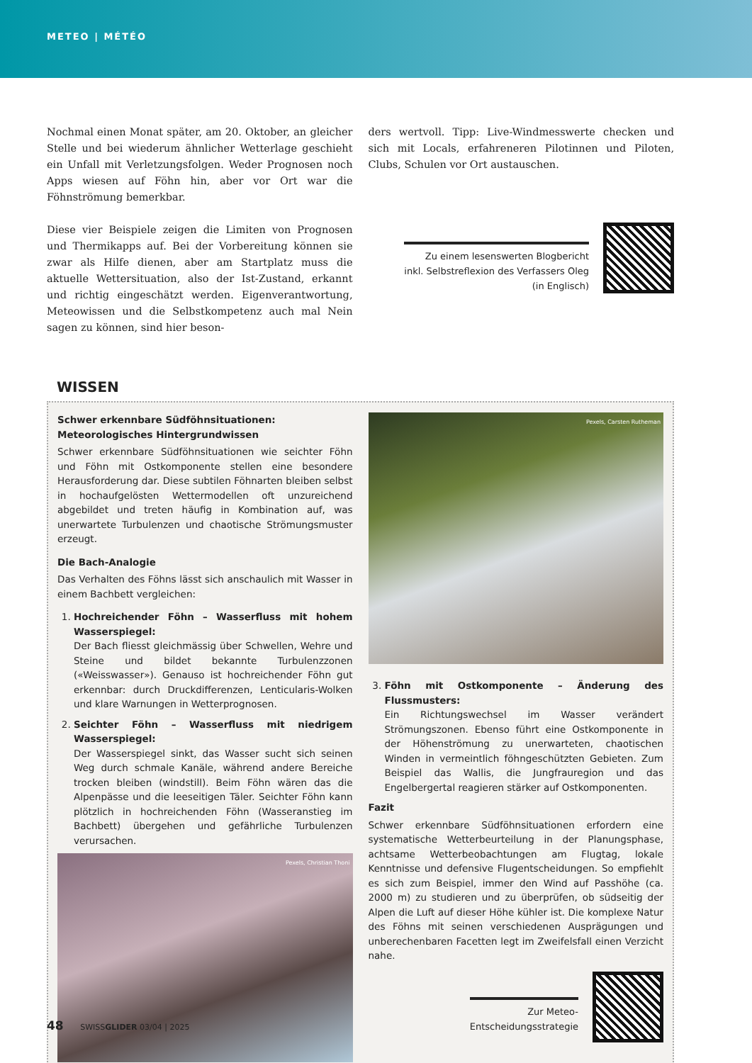METEO | MÉTÉO
Nochmal einen Monat später, am 20. Oktober, an gleicher Stelle und bei wiederum ähnlicher Wetterlage geschieht ein Unfall mit Verletzungsfolgen. Weder Prognosen noch Apps wiesen auf Föhn hin, aber vor Ort war die Föhnströmung bemerkbar.
Diese vier Beispiele zeigen die Limiten von Prognosen und Thermikapps auf. Bei der Vorbereitung können sie zwar als Hilfe dienen, aber am Startplatz muss die aktuelle Wettersituation, also der Ist-Zustand, erkannt und richtig eingeschätzt werden. Eigenverantwortung, Meteowissen und die Selbstkompetenz auch mal Nein sagen zu können, sind hier beson-
ders wertvoll. Tipp: Live-Windmesswerte checken und sich mit Locals, erfahreneren Pilotinnen und Piloten, Clubs, Schulen vor Ort austauschen.
Zu einem lesenswerten Blogbericht
inkl. Selbstreflexion des Verfassers Oleg
(in Englisch)
WISSEN
Schwer erkennbare Südföhnsituationen:
Meteorologisches Hintergrundwissen
Schwer erkennbare Südföhnsituationen wie seichter Föhn und Föhn mit Ostkomponente stellen eine besondere Herausforderung dar. Diese subtilen Föhnarten bleiben selbst in hochaufgelösten Wettermodellen oft unzureichend abgebildet und treten häufig in Kombination auf, was unerwartete Turbulenzen und chaotische Strömungsmuster erzeugt.
Die Bach-Analogie
Das Verhalten des Föhns lässt sich anschaulich mit Wasser in einem Bachbett vergleichen:
1. Hochreichender Föhn – Wasserfluss mit hohem Wasserspiegel:
Der Bach fliesst gleichmässig über Schwellen, Wehre und Steine und bildet bekannte Turbulenzzonen («Weisswasser»). Genauso ist hochreichender Föhn gut erkennbar: durch Druckdifferenzen, Lenticularis-Wolken und klare Warnungen in Wetterprognosen.
2. Seichter Föhn – Wasserfluss mit niedrigem Wasserspiegel:
Der Wasserspiegel sinkt, das Wasser sucht sich seinen Weg durch schmale Kanäle, während andere Bereiche trocken bleiben (windstill). Beim Föhn wären das die Alpenpässe und die leeseitigen Täler. Seichter Föhn kann plötzlich in hochreichenden Föhn (Wasseranstieg im Bachbett) übergehen und gefährliche Turbulenzen verursachen.
Pexels, Christian Thoni
Pexels, Carsten Rutheman
3. Föhn mit Ostkomponente – Änderung des Flussmusters:
Ein Richtungswechsel im Wasser verändert Strömungszonen. Ebenso führt eine Ostkomponente in der Höhenströmung zu unerwarteten, chaotischen Winden in vermeintlich föhngeschützten Gebieten. Zum Beispiel das Wallis, die Jungfrauregion und das Engelbergertal reagieren stärker auf Ostkomponenten.
Fazit
Schwer erkennbare Südföhnsituationen erfordern eine systematische Wetterbeurteilung in der Planungsphase, achtsame Wetterbeobachtungen am Flugtag, lokale Kenntnisse und defensive Flugentscheidungen. So empfiehlt es sich zum Beispiel, immer den Wind auf Passhöhe (ca. 2000 m) zu studieren und zu überprüfen, ob südseitig der Alpen die Luft auf dieser Höhe kühler ist. Die komplexe Natur des Föhns mit seinen verschiedenen Ausprägungen und unberechenbaren Facetten legt im Zweifelsfall einen Verzicht nahe.
Zur Meteo-
Entscheidungsstrategie
48 SWISSGLIDER 03/04 | 2025